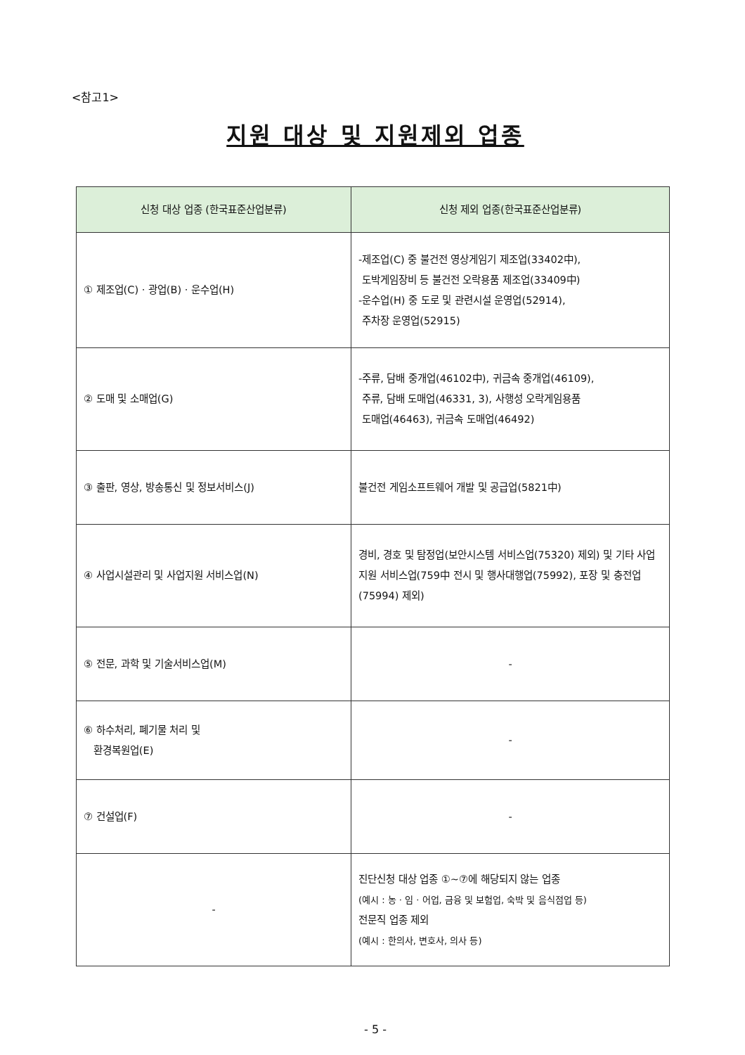<참고1>
지원 대상 및 지원제외 업종
| 신청 대상 업종 (한국표준산업분류) | 신청 제외 업종(한국표준산업분류) |
| --- | --- |
| ① 제조업(C) · 광업(B) · 운수업(H) | -제조업(C) 중 불건전 영상게임기 제조업(33402中), 도박게임장비 등 불건전 오락용품 제조업(33409中) -운수업(H) 중 도로 및 관련시설 운영업(52914), 주차장 운영업(52915) |
| ② 도매 및 소매업(G) | -주류, 담배 중개업(46102中), 귀금속 중개업(46109), 주류, 담배 도매업(46331, 3), 사행성 오락게임용품 도매업(46463), 귀금속 도매업(46492) |
| ③ 출판, 영상, 방송통신 및 정보서비스(J) | 불건전 게임소프트웨어 개발 및 공급업(5821中) |
| ④ 사업시설관리 및 사업지원 서비스업(N) | 경비, 경호 및 탐정업(보안시스템 서비스업(75320) 제외) 및 기타 사업지원 서비스업(759中 전시 및 행사대행업(75992), 포장 및 충전업(75994) 제외) |
| ⑤ 전문, 과학 및 기술서비스업(M) | - |
| ⑥ 하수처리, 폐기물 처리 및 환경복원업(E) | - |
| ⑦ 건설업(F) | - |
| - | 진단신청 대상 업종 ①~⑦에 해당되지 않는 업종 (예시 : 농 · 임 · 어업, 금융 및 보험업, 숙박 및 음식점업 등) 전문직 업종 제외 (예시 : 한의사, 변호사, 의사 등) |
- 5 -